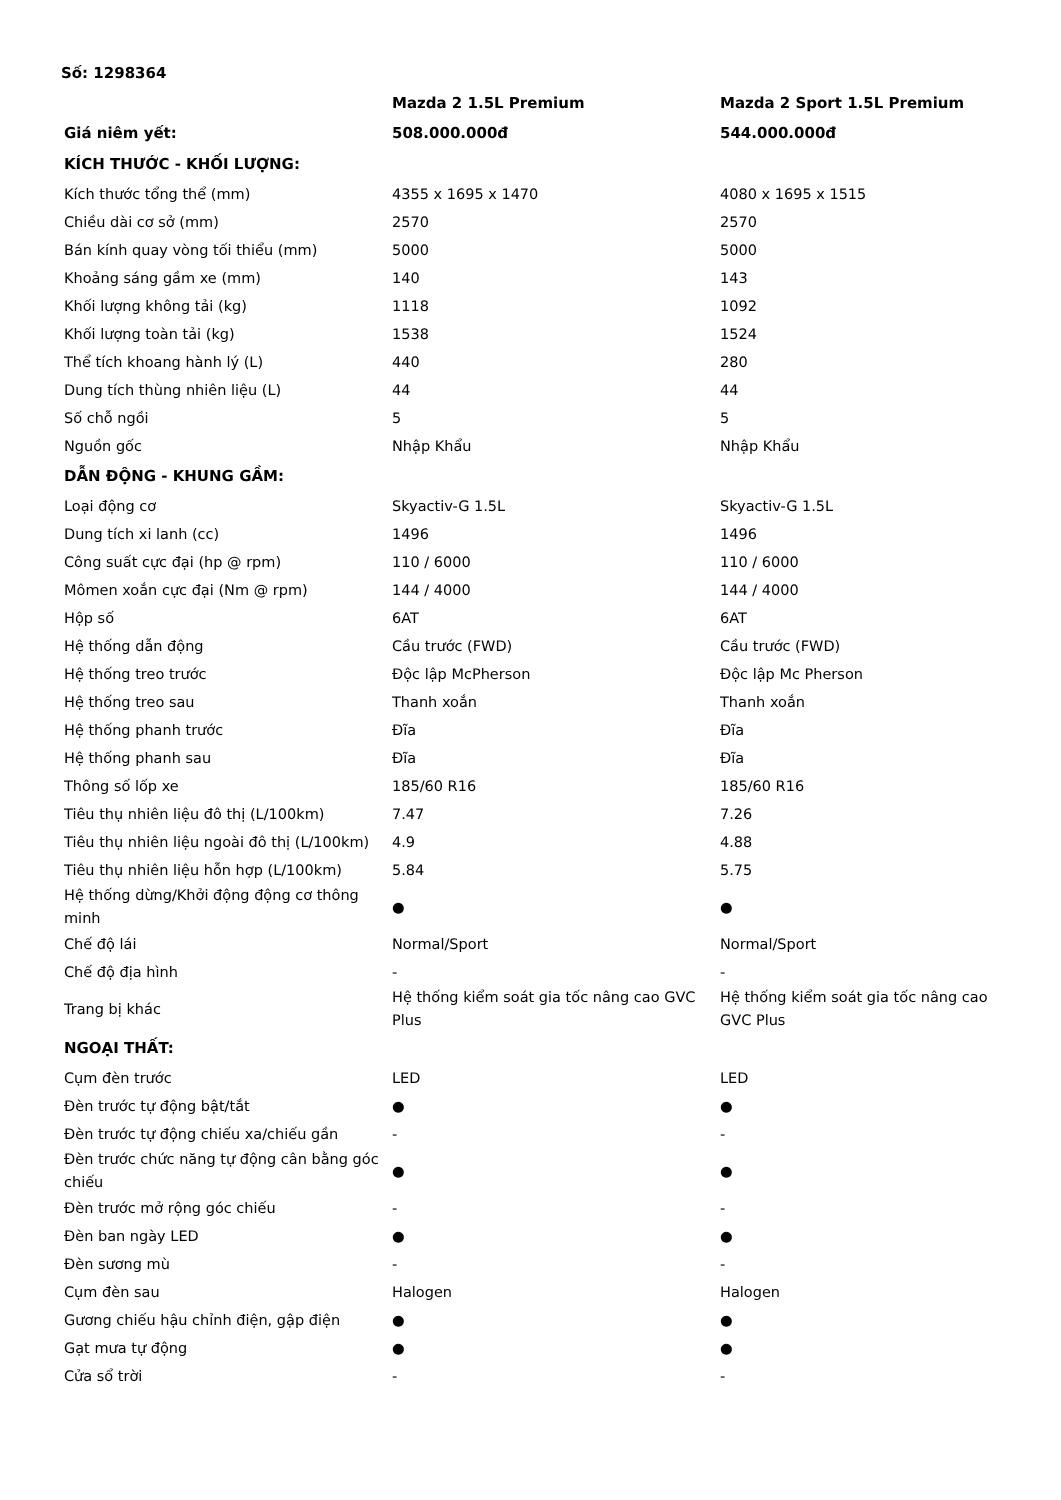Số: 1298364
| | Mazda 2 1.5L Premium | Mazda 2 Sport 1.5L Premium |
| --- | --- | --- |
| Giá niêm yết: | 508.000.000đ | 544.000.000đ |
| KÍCH THƯỚC - KHỐI LƯỢNG: | | |
| Kích thước tổng thể (mm) | 4355 x 1695 x 1470 | 4080 x 1695 x 1515 |
| Chiều dài cơ sở (mm) | 2570 | 2570 |
| Bán kính quay vòng tối thiểu (mm) | 5000 | 5000 |
| Khoảng sáng gầm xe (mm) | 140 | 143 |
| Khối lượng không tải (kg) | 1118 | 1092 |
| Khối lượng toàn tải (kg) | 1538 | 1524 |
| Thể tích khoang hành lý (L) | 440 | 280 |
| Dung tích thùng nhiên liệu (L) | 44 | 44 |
| Số chỗ ngồi | 5 | 5 |
| Nguồn gốc | Nhập Khẩu | Nhập Khẩu |
| DẪN ĐỘNG - KHUNG GẦM: | | |
| Loại động cơ | Skyactiv-G 1.5L | Skyactiv-G 1.5L |
| Dung tích xi lanh (cc) | 1496 | 1496 |
| Công suất cực đại (hp @ rpm) | 110 / 6000 | 110 / 6000 |
| Mômen xoắn cực đại (Nm @ rpm) | 144 / 4000 | 144 / 4000 |
| Hộp số | 6AT | 6AT |
| Hệ thống dẫn động | Cầu trước (FWD) | Cầu trước (FWD) |
| Hệ thống treo trước | Độc lập McPherson | Độc lập Mc Pherson |
| Hệ thống treo sau | Thanh xoắn | Thanh xoắn |
| Hệ thống phanh trước | Đĩa | Đĩa |
| Hệ thống phanh sau | Đĩa | Đĩa |
| Thông số lốp xe | 185/60 R16 | 185/60 R16 |
| Tiêu thụ nhiên liệu đô thị (L/100km) | 7.47 | 7.26 |
| Tiêu thụ nhiên liệu ngoài đô thị (L/100km) | 4.9 | 4.88 |
| Tiêu thụ nhiên liệu hỗn hợp (L/100km) | 5.84 | 5.75 |
| Hệ thống dừng/Khởi động động cơ thông minh | ● | ● |
| Chế độ lái | Normal/Sport | Normal/Sport |
| Chế độ địa hình | - | - |
| Trang bị khác | Hệ thống kiểm soát gia tốc nâng cao GVC Plus | Hệ thống kiểm soát gia tốc nâng cao GVC Plus |
| NGOẠI THẤT: | | |
| Cụm đèn trước | LED | LED |
| Đèn trước tự động bật/tắt | ● | ● |
| Đèn trước tự động chiếu xa/chiếu gần | - | - |
| Đèn trước chức năng tự động cân bằng góc chiếu | ● | ● |
| Đèn trước mở rộng góc chiếu | - | - |
| Đèn ban ngày LED | ● | ● |
| Đèn sương mù | - | - |
| Cụm đèn sau | Halogen | Halogen |
| Gương chiếu hậu chỉnh điện, gập điện | ● | ● |
| Gạt mưa tự động | ● | ● |
| Cửa sổ trời | - | - |